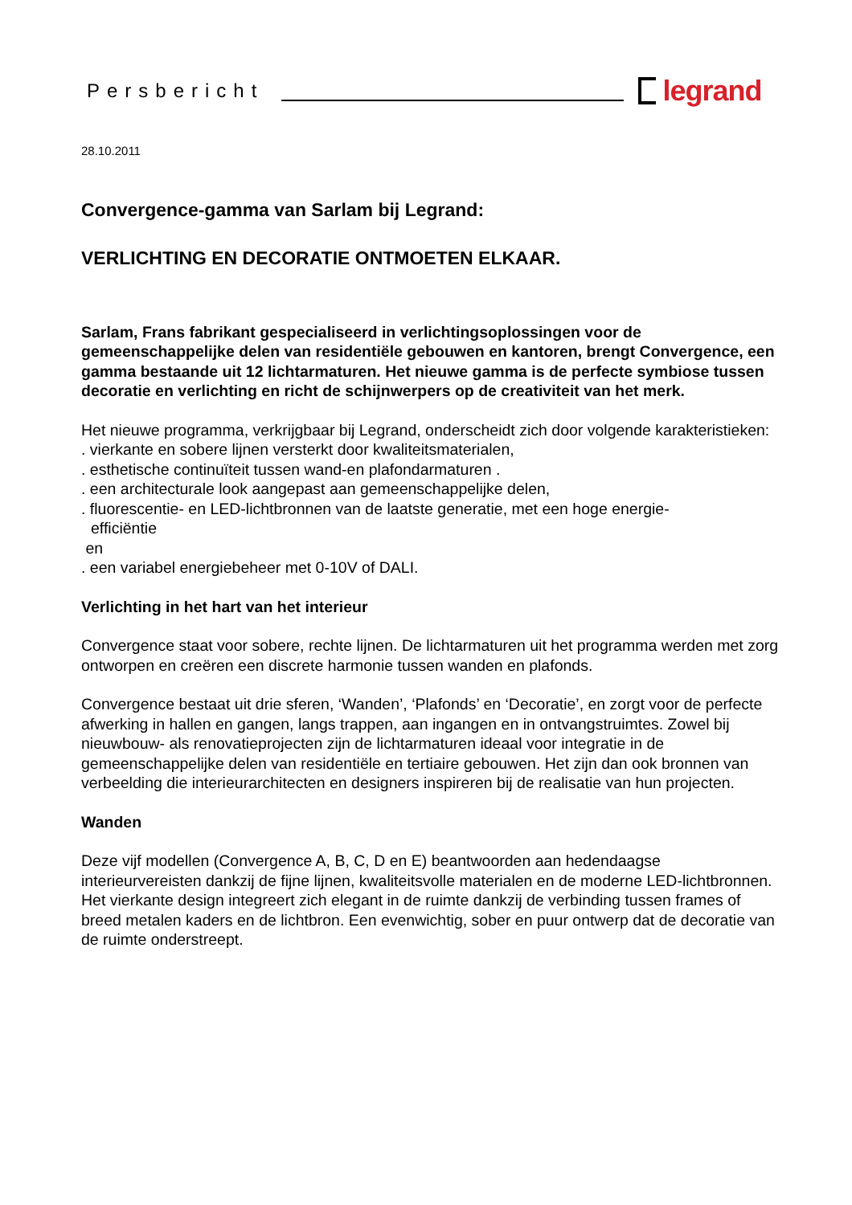Persbericht legrand
28.10.2011
Convergence-gamma van Sarlam bij Legrand:
VERLICHTING EN DECORATIE ONTMOETEN ELKAAR.
Sarlam, Frans fabrikant gespecialiseerd in verlichtingsoplossingen voor de gemeenschappelijke delen van residentiële gebouwen en kantoren, brengt Convergence, een gamma bestaande uit 12 lichtarmaturen. Het nieuwe gamma is de perfecte symbiose tussen decoratie en verlichting en richt de schijnwerpers op de creativiteit van het merk.
Het nieuwe programma, verkrijgbaar bij Legrand, onderscheidt zich door volgende karakteristieken:
. vierkante en sobere lijnen versterkt door kwaliteitsmaterialen,
. esthetische continuïteit tussen wand-en plafondarmaturen .
. een architecturale look aangepast aan gemeenschappelijke delen,
. fluorescentie- en LED-lichtbronnen van de laatste generatie, met een hoge energie-
efficiëntie
en
. een variabel energiebeheer met 0-10V of DALI.
Verlichting in het hart van het interieur
Convergence staat voor sobere, rechte lijnen. De lichtarmaturen uit het programma werden met zorg ontworpen en creëren een discrete harmonie tussen wanden en plafonds.
Convergence bestaat uit drie sferen, ‘Wanden’, ‘Plafonds’ en ‘Decoratie’, en zorgt voor de perfecte afwerking in hallen en gangen, langs trappen, aan ingangen en in ontvangstruimtes. Zowel bij nieuwbouw- als renovatieprojecten zijn de lichtarmaturen ideaal voor integratie in de gemeenschappelijke delen van residentiële en tertiaire gebouwen. Het zijn dan ook bronnen van verbeelding die interieurarchitecten en designers inspireren bij de realisatie van hun projecten.
Wanden
Deze vijf modellen (Convergence A, B, C, D en E) beantwoorden aan hedendaagse interieurvereisten dankzij de fijne lijnen, kwaliteitsvolle materialen en de moderne LED-lichtbronnen. Het vierkante design integreert zich elegant in de ruimte dankzij de verbinding tussen frames of breed metalen kaders en de lichtbron. Een evenwichtig, sober en puur ontwerp dat de decoratie van de ruimte onderstreept.